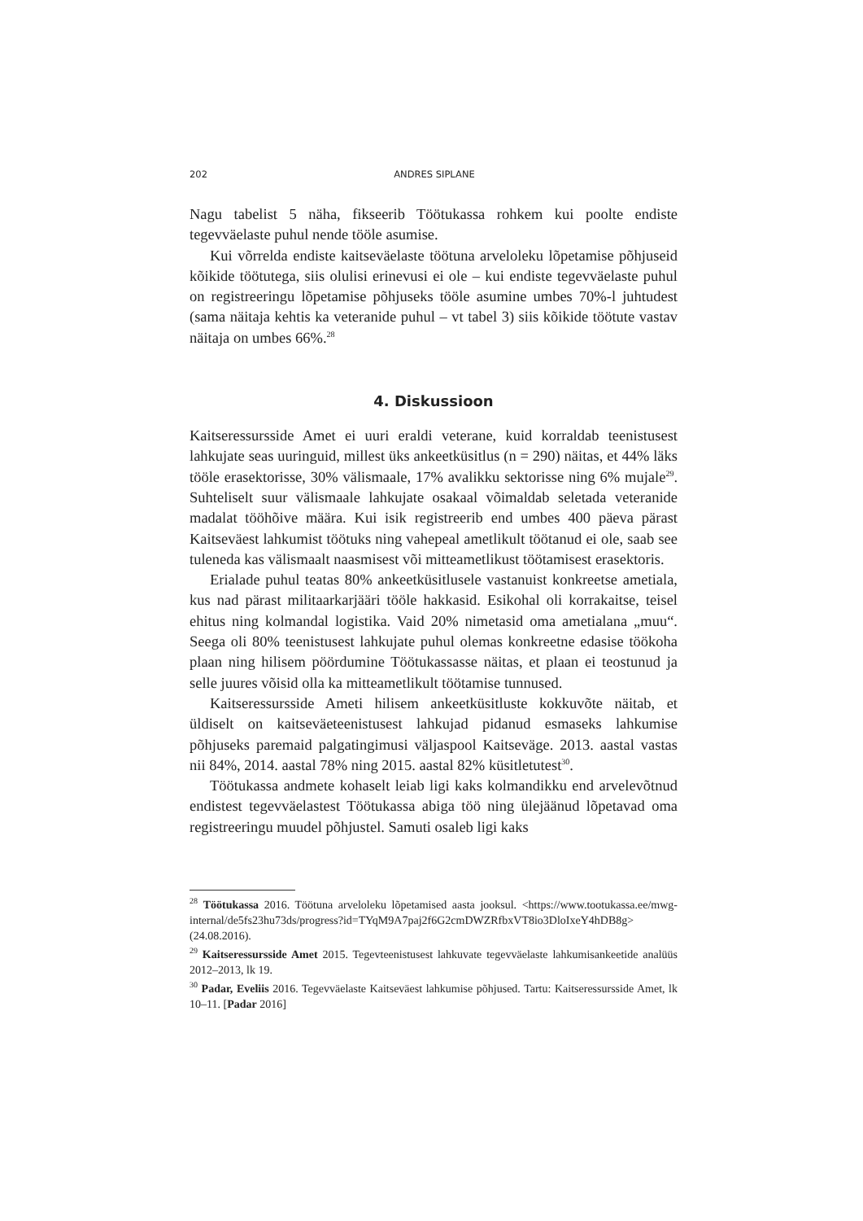202 ANDRES SIPLANE
Nagu tabelist 5 näha, fikseerib Töötukassa rohkem kui poolte endiste tegevväelaste puhul nende tööle asumise.
Kui võrrelda endiste kaitseväelaste töötuna arveloleku lõpetamise põhjuseid kõikide töötutega, siis olulisi erinevusi ei ole – kui endiste tegevväelaste puhul on registreeringu lõpetamise põhjuseks tööle asumine umbes 70%-l juhtudest (sama näitaja kehtis ka veteranide puhul – vt tabel 3) siis kõikide töötute vastav näitaja on umbes 66%.<sup>28</sup>
4. Diskussioon
Kaitseressursside Amet ei uuri eraldi veterane, kuid korraldab teenistusest lahkujate seas uuringuid, millest üks ankeetküsitlus (n = 290) näitas, et 44% läks tööle erasektorisse, 30% välismaale, 17% avalikku sektorisse ning 6% mujale<sup>29</sup>. Suhteliselt suur välismaale lahkujate osakaal võimaldab seletada veteranide madalat tööhõive määra. Kui isik registreerib end umbes 400 päeva pärast Kaitseväest lahkumist töötuks ning vahepeal ametlikult töötanud ei ole, saab see tuleneda kas välismaalt naasmisest või mitteametlikust töötamisest erasektoris.
Erialade puhul teatas 80% ankeetküsitlusele vastanuist konkreetse ametiala, kus nad pärast militaarkarjääri tööle hakkasid. Esikohal oli korrakaitse, teisel ehitus ning kolmandal logistika. Vaid 20% nimetasid oma ametialana „muu“. Seega oli 80% teenistusest lahkujate puhul olemas konkreetne edasise töökoha plaan ning hilisem pöördumine Töötukassasse näitas, et plaan ei teostunud ja selle juures võisid olla ka mitteametlikult töötamise tunnused.
Kaitseressursside Ameti hilisem ankeetküsitluste kokkuvõte näitab, et üldiselt on kaitseväeteenistusest lahkujad pidanud esmaseks lahkumise põhjuseks paremaid palgatingimusi väljaspool Kaitseväge. 2013. aastal vastas nii 84%, 2014. aastal 78% ning 2015. aastal 82% küsitletutest<sup>30</sup>.
Töötukassa andmete kohaselt leiab ligi kaks kolmandikku end arvelevõtnud endistest tegevväelastest Töötukassa abiga töö ning ülejäänud lõpetavad oma registreeringu muudel põhjustel. Samuti osaleb ligi kaks
<sup>28</sup> Töötukassa 2016. Töötuna arveloleku lõpetamised aasta jooksul. <https://www.tootukassa.ee/mwg-internal/de5fs23hu73ds/progress?id=TYqM9A7paj2f6G2cmDWZRfbxVT8io3DloIxeY4hDB8g> (24.08.2016).
<sup>29</sup> Kaitseressursside Amet 2015. Tegevteenistusest lahkuvate tegevväelaste lahkumisankeetide analüüs 2012–2013, lk 19.
<sup>30</sup> Padar, Eveliis 2016. Tegevväelaste Kaitseväest lahkumise põhjused. Tartu: Kaitseressursside Amet, lk 10–11. [Padar 2016]